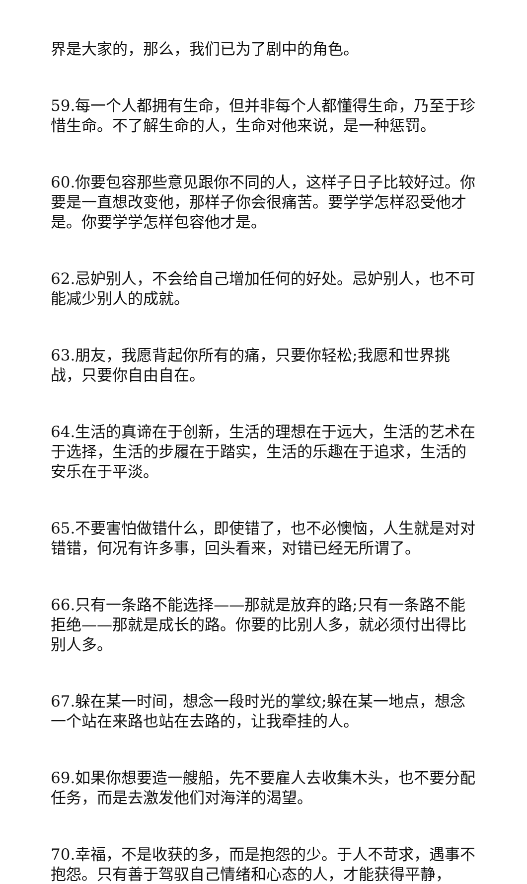界是大家的，那么，我们已为了剧中的角色。
59.每一个人都拥有生命，但并非每个人都懂得生命，乃至于珍惜生命。不了解生命的人，生命对他来说，是一种惩罚。
60.你要包容那些意见跟你不同的人，这样子日子比较好过。你要是一直想改变他，那样子你会很痛苦。要学学怎样忍受他才是。你要学学怎样包容他才是。
62.忌妒别人，不会给自己增加任何的好处。忌妒别人，也不可能减少别人的成就。
63.朋友，我愿背起你所有的痛，只要你轻松;我愿和世界挑战，只要你自由自在。
64.生活的真谛在于创新，生活的理想在于远大，生活的艺术在于选择，生活的步履在于踏实，生活的乐趣在于追求，生活的安乐在于平淡。
65.不要害怕做错什么，即使错了，也不必懊恼，人生就是对对错错，何况有许多事，回头看来，对错已经无所谓了。
66.只有一条路不能选择——那就是放弃的路;只有一条路不能拒绝——那就是成长的路。你要的比别人多，就必须付出得比别人多。
67.躲在某一时间，想念一段时光的掌纹;躲在某一地点，想念一个站在来路也站在去路的，让我牵挂的人。
69.如果你想要造一艘船，先不要雇人去收集木头，也不要分配任务，而是去激发他们对海洋的渴望。
70.幸福，不是收获的多，而是抱怨的少。于人不苛求，遇事不抱怨。只有善于驾驭自己情绪和心态的人，才能获得平静，